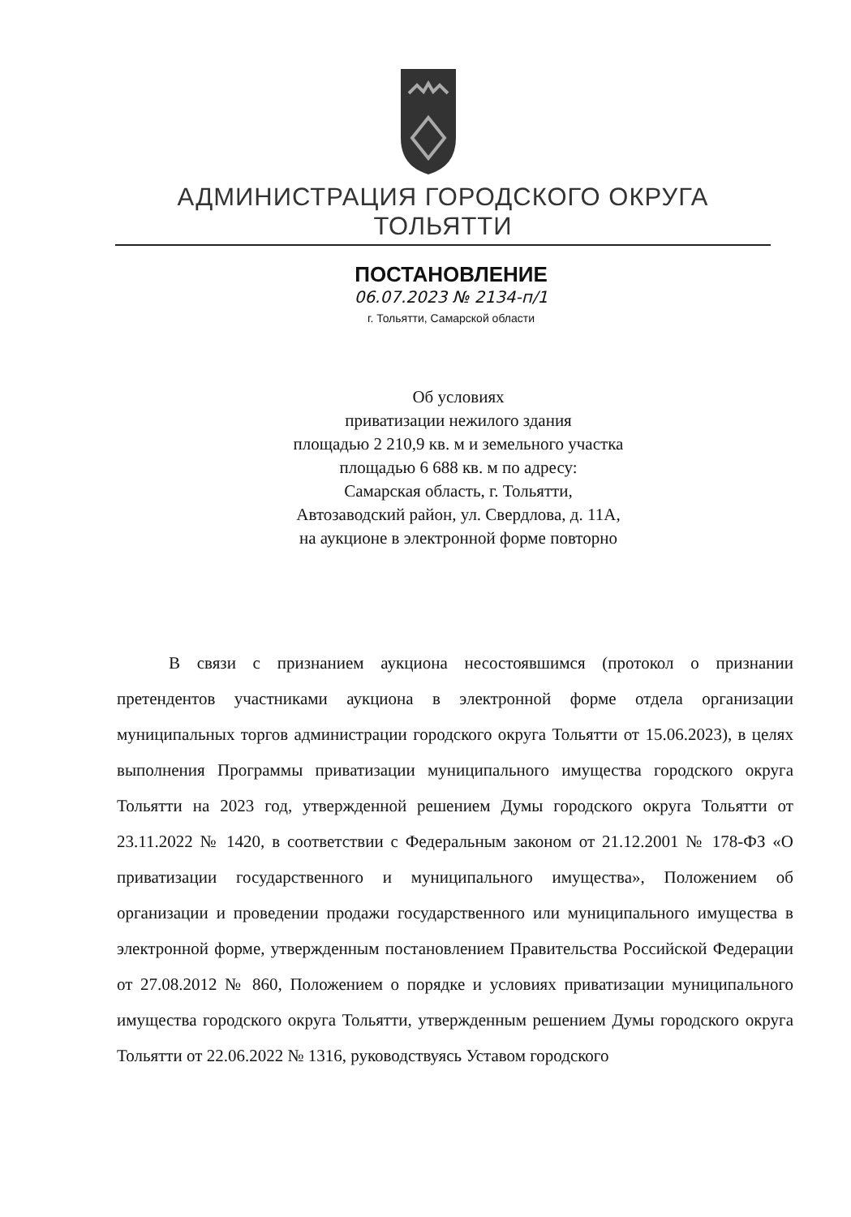АДМИНИСТРАЦИЯ ГОРОДСКОГО ОКРУГА ТОЛЬЯТТИ
ПОСТАНОВЛЕНИЕ
06.07.2023 № 2134-п/1
г. Тольятти, Самарской области
Об условиях
приватизации нежилого здания
площадью 2 210,9 кв. м и земельного участка
площадью 6 688 кв. м по адресу:
Самарская область, г. Тольятти,
Автозаводский район, ул. Свердлова, д. 11А,
на аукционе в электронной форме повторно
В связи с признанием аукциона несостоявшимся (протокол о признании претендентов участниками аукциона в электронной форме отдела организации муниципальных торгов администрации городского округа Тольятти от 15.06.2023), в целях выполнения Программы приватизации муниципального имущества городского округа Тольятти на 2023 год, утвержденной решением Думы городского округа Тольятти от 23.11.2022 № 1420, в соответствии с Федеральным законом от 21.12.2001 № 178-ФЗ «О приватизации государственного и муниципального имущества», Положением об организации и проведении продажи государственного или муниципального имущества в электронной форме, утвержденным постановлением Правительства Российской Федерации от 27.08.2012 № 860, Положением о порядке и условиях приватизации муниципального имущества городского округа Тольятти, утвержденным решением Думы городского округа Тольятти от 22.06.2022 № 1316, руководствуясь Уставом городского